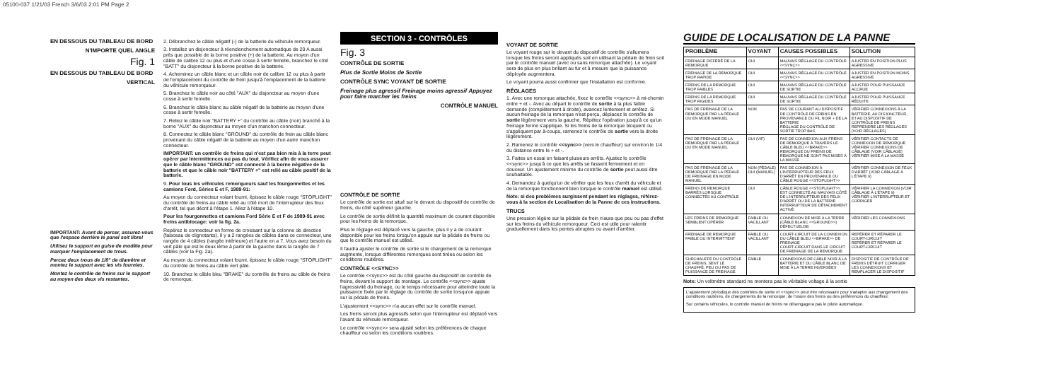05100-037 1/21/03 French 3/6/03 2:01 PM Page 2
EN DESSOUS DU TABLEAU DE BORD
N'IMPORTE QUEL ANGLE
Fig. 1
EN DESSOUS DU TABLEAU DE BORD
VERTICAL
IMPORTANT: Avant de percer, assurez-vous que l'espace derrière le panel soit libre!
Utilisez le support en guise de modèle pour marquer l'emplacement de trous.
Percez deux trous de 1/8" de diamètre et montez le support avec les vis fournies.
Montez le contrôle de freins sur le support au moyen des deux vis restantes.
2. Débranchez le câble négatif (-) de la batterie du véhicule remorqueur.
3. Installez un disjoncteur à réenclenchement automatique de 20 A aussi près que possible de la borne positive (+) de la batterie. Au moyen d'un câble de calibre 12 ou plus et d'une cosse à sertir femelle, branchez le côté "BATT" du disjoncteur à la borne positive de la batterie.
4. Acheminez un câble blanc et un câble noir de calibre 12 ou plus à partir de l'emplacement du contrôle de frein jusqu'à l'emplacement de la batterie du véhicule remorqueur.
5. Branchez le câble noir au côté "AUX" du disjoncteur au moyen d'une cosse à sertir femelle.
6. Branchez le câble blanc au câble négatif de la batterie au moyen d'une cosse à sertir femelle.
7. Reliez le câble noir "BATTERY +" du contrôle au câble (noir) branché à la borne "AUX" du disjoncteur au moyen d'un manchon connecteur.
8. Connectez le câble blanc "GROUND" du contrôle de frein au câble blanc provenant du câble négatif de la batterie au moyen d'un autre manchon connecteur.
IMPORTANT: un contrôle de freins qui n'est pas bien mis à la terre peut opérer par intermittences ou pas du tout. Vérifiez afin de vous assurer que le câble blanc "GROUND" est connecté à la borne négative de la batterie et que le câble noir "BATTERY +" est relié au câble positif de la batterie.
9. Pour tous les véhicules remorqueurs sauf les fourgonnettes et les camions Ford, Séries E et F, 1989-91:
Au moyen du connecteur volant fourni, épissez le câble rouge "STOPLIGHT" du contrôle de freins au câble relié au côté mort de l'interrupteur des feux d'arrêt, tel que décrit à l'étape 1. Allez à l'étape 10.
Pour les fourgonnettes et camions Ford Série E et F de 1989-91 avec freins antiblocage: voir la fig. 2a.
Repérez le connecteur en forme de croissant sur la colonne de direction (faisceau de clignotants). Il y a 2 rangées de câbles dans ce connecteur, une rangée de 4 câbles (rangée intérieure) et l'autre en a 7. Vous avez besoin du vert pâle qui est le deux ième à partir de la gauche dans la rangée de 7 câbles (voir la Fig. 2a).
Au moyen du connecteur volant fourni, épissez le câble rouge "STOPLIGHT" du contrôle de freins au câble vert pâle.
10. Branchez le câble bleu "BRAKE" du contrôle de freins au câble de freins de remorque.
SECTION 3 - CONTRÔLES
Fig. 3
CONTRÔLE DE SORTIE
Plus de Sortie Moins de Sortie
CONTRÔLE SYNC VOYANT DE SORTIE
Freinage plus agressif Freinage moins agressif Appuyez pour faire marcher les freins
CONTRÔLE MANUEL
CONTRÔLE DE SORTIE
Le contrôle de sortie est situé sur le devant du dispositif de contrôle de freins, du côté supérieur gauche.
Le contrôle de sortie définit la quantité maximum de courant disponible pour les freins de la remorque.
Plus le réglage est déplacé vers la gauche, plus il y a de courant disponible pour les freins lorsqu'on appuie sur la pédale de freins ou que le contrôle manuel est utilisé.
Il faudra ajuster le contrôle de sortie si le chargement de la remorque augmente, lorsque différentes remorques sont tirées ou selon les conditions routières.
CONTRÔLE <<SYNC>>
Le contrôle <<sync>> est du côté gauche du dispositif de contrôle de freins, devant le support de montage. Le contrôle <<sync>> ajuste l'agressivité du freinage, ou le temps nécessaire pour atteindre toute la puissance fixée par le réglage du contrôle de sortie lorsqu'on appuie sur la pédale de freins.
L'ajustement <<sync>> n'a aucun effet sur le contrôle manuel.
Les freins seront plus agressifs selon que l'interrupteur est déplacé vers l'avant du véhicule remorqueur.
Le contrôle <<sync>> sera ajusté selon les préférences de chaque chauffeur ou selon les conditions routières.
VOYANT DE SORTIE
Le voyant rouge sur le devant du dispositif de contrôle s'allumera lorsque les freins seront appliqués soit en utilisant la pédale de frein soit par le contrôle manuel (avec ou sans remorque attachée). Le voyant sera de plus en plus brillant au fur et à mesure que la puissance déployée augmentera.
Le voyant pourra aussi confirmer que l'installation est conforme.
RÉGLAGES
1. Avec une remorque attachée, fixez le contrôle <<sync>> à mi-chemin entre + et -. Avec au départ le contrôle de sortie à la plus faible demande (complètement à droite), avancez lentement et arrêtez. Si aucun freinage de la remorque n'est perçu, déplacez le contrôle de sortie légèrement vers la gauche. Répétez l'opération jusqu'à ce qu'un freinage ferme s'applique. Si les freins de la remorque bloquent ou s'appliquent par à-coups, ramenez le contrôle de sortie vers la droite légèrement.
2. Ramenez le contrôle <<sync>> (vers le chauffeur) sur environ le 1/4 du distance entre le + et -.
3. Faites un essai en faisant plusieurs arrêts. Ajustez le contrôle <<sync>> jusqu'à ce que les arrêts se fassent fermement et en douceur. Un ajustement minime du contrôle de sortie peut aussi être souhaitable.
4. Demandez à quelqu'un de vérifier que les feux d'arrêt du véhicule et de la remorque fonctionnent bien lorsque le contrôle manuel est utilisé.
Note: si des problèmes surgissent pendant les réglages, référez-vous à la section de Localisation de la Panne de ces instructions.
TRUCS
Une pression légère sur la pédale de frein n'aura que peu ou pas d'effet sur les freins du véhicule remorqueur. Ceci est utile pour ralentir graduellement dans les pentes abruptes ou avant d'arrêter.
GUIDE DE LOCALISATION DE LA PANNE
| PROBLÈME | VOYANT | CAUSES POSSIBLES | SOLUTION |
| --- | --- | --- | --- |
| FREINAGE DIFFÉRÉ DE LA REMORQUE | OUI | MAUVAIS RÉGLAGE DU CONTRÔLE <<SYNC>> | AJUSTER EN POSITION PLUS AGRESSIVE |
| FREINAGE DE LA REMORQUE TROP RAPIDE | OUI | MAUVAIS RÉGLAGE DU CONTRÔLE <<SYNC>> | AJUSTER EN POSITION MOINS AGRESSIVE |
| FREINS DE LA REMORQUE TROP FAIBLES | OUI | MAUVAIS RÉGLAGE DU CONTRÔLE DE SORTIE | AJUSTER POUR PUISSANCE ACCRUE |
| FREINS DE LA REMORQUE TROP RIGIDES | OUI | MAUVAIS RÉGLAGE DU CONTRÔLE DE SORTIE | AJUSTER POUR PUISSANCE RÉDUITE |
| PAS DE FREINAGE DE LA REMORQUE PAR LA PÉDALE OU EN MODE MANUEL | NON | PAS DE COURANT AU DISPOSITIF DE CONTRÔLE DE FREINS EN PROVENANCE DU FIL NOIR + DE LA BATTERIE RÉGLAGE DU CONTRÔLE DE SORTIE TROP BAS | VÉRIFIER CONNEXIONS À LA BATTERIE, AU DISJONCTEUR, ET AU DISPOSITIF DE CONTRÔLE DE FREINS REPRENDRE LES RÉGLAGES (VOIR RÉGLAGES) |
| PAS DE FREINAGE DE LA REMORQUE PAR LA PÉDALE OU EN MODE MANUEL | OUI (VIF) | PAS DE CONNEXION AUX FREINS DE REMORQUE À TRAVERS LE CÂBLE BLEU <<BRAKE>> REMORQUE OU FREINS DE REMORQUE NE SONT PAS MISES À LA MASSE | VÉRIFIER CONTACTS DE CONNEXION DE REMORQUE VÉRIFIER CONNEXIONS DE CÂBLAGE (VOIR CÂBLAGE) VÉRIFIER MISE À LA MASSE |
| PAS DE FREINAGE DE LA REMORQUE PAR LA PÉDALE DE FREINAGE EN MODE MANUEL | NON (PÉDALE) OUI (MANUEL) | PAS DE CONNEXION À L'INTERRUPTEUR DES FEUX D'ARRÊT EN PROVENANCE DU CÂBLE ROUGE <<STOPLIGHT>> | VÉRIFIER CONNEXION DE FEUX D'ARRÊT (VOIR CÂBLAGE À L'ÉTAPE 9) |
| FREINS DE REMORQUE BARRÉS LORSQUE CONNECTÉS AU CONTRÔLE | OUI | CÂBLE ROUGE <<STOPLIGHT>> EST CONNECTÉ AU MAUVAIS CÔTÉ DE L'INTERRUPTEUR DES FEUX D'ARRÊT OU DE LA BATTERIE INTERRUPTEUR DE DÉTACHEMENT ACTIVÉ | VÉRIFIER LA CONNEXION (VOIR CÂBLAGE À L'ÉTAPE 9) VÉRIFIER L'INTERRUPTEUR ET CORRIGER |
| LES FREINS DE REMORQUE SEMBLENT OPÉRER | FAIBLE OU VACILLANT | CONNEXION DE MISE À LA TERRE (CÂBLE BLANC <<GROUND>>) DÉFECTUEUSE | VÉRIFIER LES CONNEXIONS |
| FREINAGE DE REMORQUE FAIBLE OU INTERMITTENT | FAIBLE OU VACILLANT | COURT-CIRCUIT DE LA CONNEXION DU CÂBLE BLEU <<BRAKE>> DE FREINAGE COURT-CIRCUIT DANS LE CIRCUIT DE FREINAGE DE LA REMORQUE | REPÉRER ET RÉPARER LE COURT-CIRCUIT REPÉRER ET RÉPARER LE COURT-CIRCUIT |
| SURCHAUFFE DU CONTRÔLE DE FREINS, SENT LE CHAUFFÉ, PEU OU PAS DE PUISSANCE DE FREINAGE | FAIBLE | CONNEXIONS DE CÂBLE NOIR À LA BATTERIE ET DU CÂBLE BLANC DE MISE À LA TERRE INVERSÉES | DISPOSITIF DE CONTRÔLE DE FREINS DÉTRUIT CORRIGER LES CONNEXIONS ET REMPLACER LE DISPOSITIF |
Note: Un voltmètre standard ne montera pas le véritable voltage à la sortie
L'ajustement périodique des contrôles de sortie et <<sync>> peut être nécessaire pour s'adapter aux changement des conditions routières, de chargements de la remorque, de l'usure des freins ou des préférences du chauffeur.
Sur certains véhicules, le contrôle manuel de freins ne désengagera pas le pilote automatique.